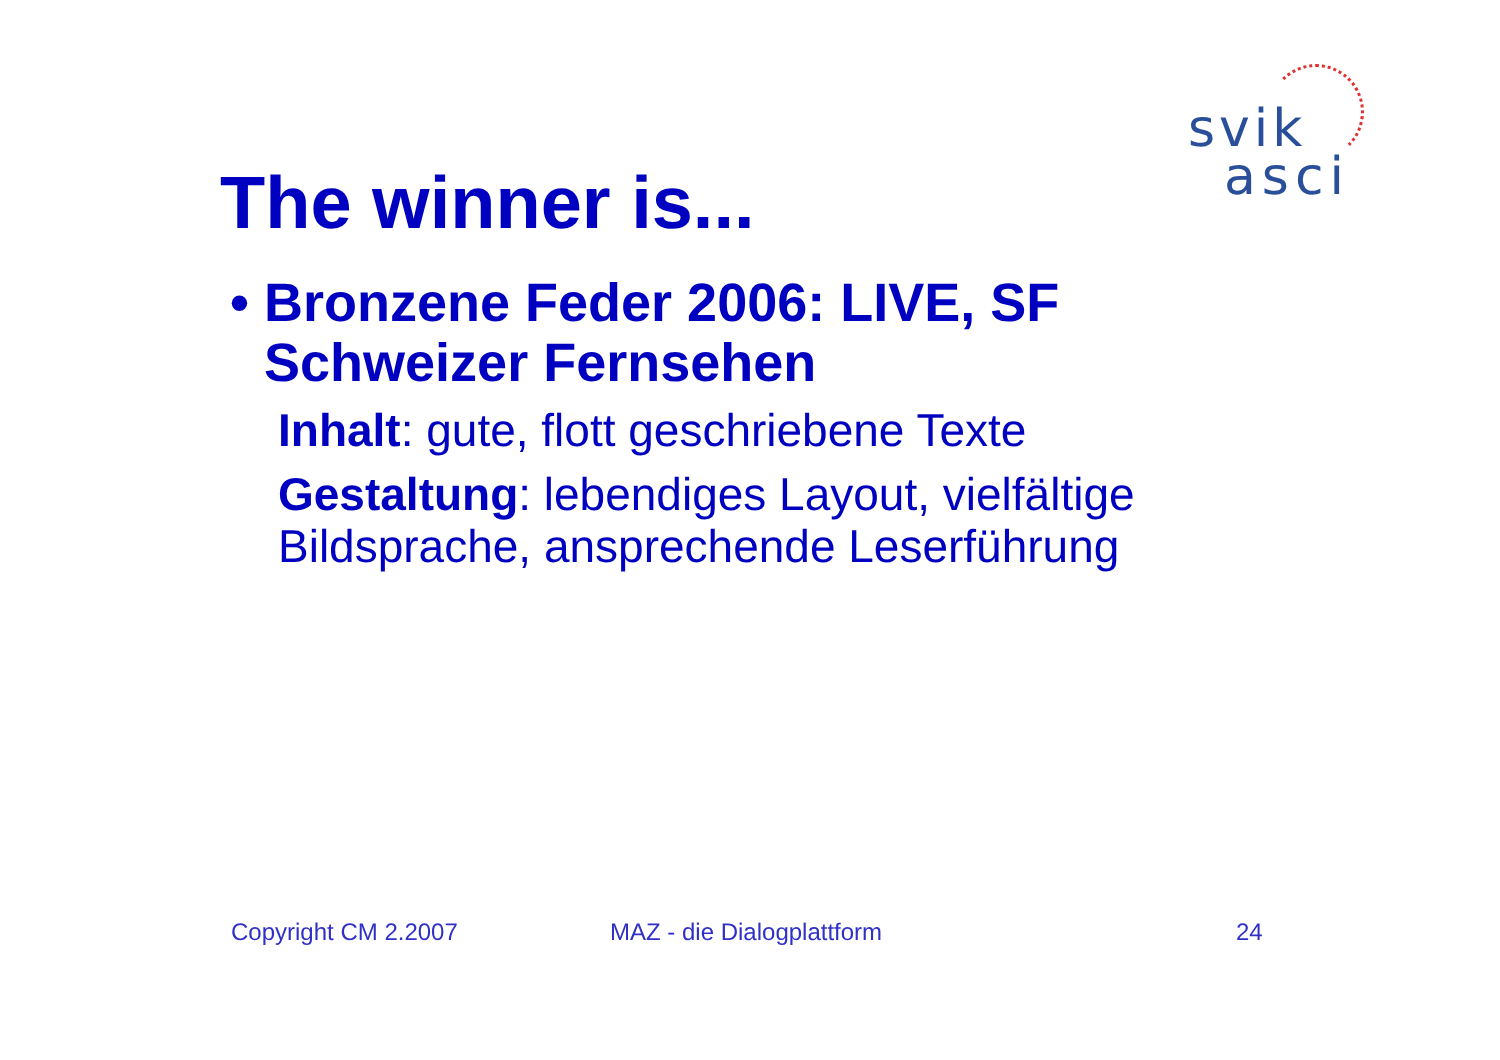svik
asci
The winner is...
• Bronzene Feder 2006: LIVE, SF Schweizer Fernsehen
Inhalt: gute, flott geschriebene Texte
Gestaltung: lebendiges Layout, vielfältige Bildsprache, ansprechende Leserführung
Copyright CM 2.2007 MAZ - die Dialogplattform 24